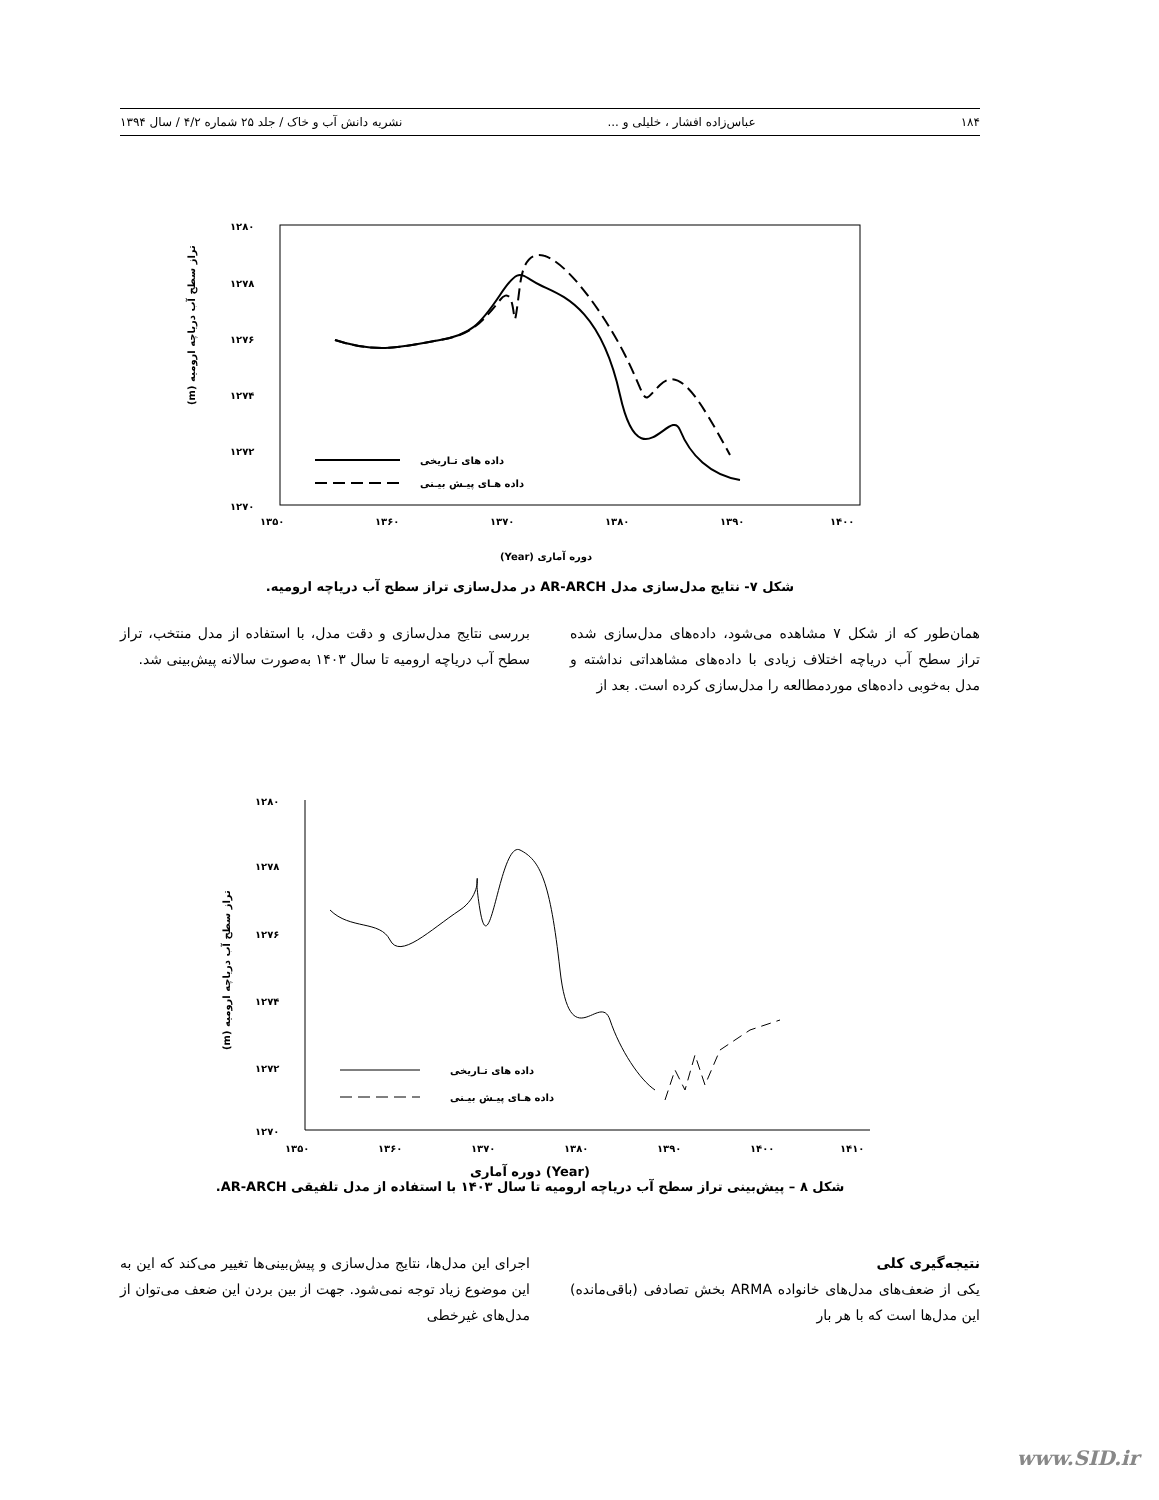۱۸۴ عباس‌زاده افشار ، خلیلی و ... نشریه دانش آب و خاک / جلد ۲۵ شماره ۴/۲ / سال ۱۳۹۴
۱۲۸۰
۱۲۷۸
۱۲۷۶
۱۲۷۴
۱۲۷۲
۱۲۷۰
۱۳۵۰
۱۳۶۰
۱۳۷۰
۱۳۸۰
۱۳۹۰
۱۴۰۰
داده های تـاریخی
داده هـای پیـش بیـنی
(m) تراز سطح آب دریاچه ارومیه
(Year) دوره آماری
شکل ۷- نتایج مدل‌سازی مدل AR-ARCH در مدل‌سازی تراز سطح آب دریاچه ارومیه.
همان‌طور که از شکل ۷ مشاهده می‌شود، داده‌های مدل‌سازی شده تراز سطح آب دریاچه اختلاف زیادی با داده‌های مشاهداتی نداشته و مدل به‌خوبی داده‌های موردمطالعه را مدل‌سازی کرده است. بعد از
بررسی نتایج مدل‌سازی و دقت مدل، با استفاده از مدل منتخب، تراز سطح آب دریاچه ارومیه تا سال ۱۴۰۳ به‌صورت سالانه پیش‌بینی شد.
۱۲۸۰
۱۲۷۸
۱۲۷۶
۱۲۷۴
۱۲۷۲
۱۲۷۰
۱۳۵۰
۱۳۶۰
۱۳۷۰
۱۳۸۰
۱۳۹۰
۱۴۰۰
۱۴۱۰
داده های تـاریخی
داده هـای پیـش بیـنی
(m) تراز سطح آب دریاچه ارومیه
(Year) دوره آماری
شکل ۸ – پیش‌بینی تراز سطح آب دریاچه ارومیه تا سال ۱۴۰۳ با استفاده از مدل تلفیقی AR-ARCH.
نتیجه‌گیری کلی
یکی از ضعف‌های مدل‌های خانواده ARMA بخش تصادفی (باقی‌مانده) این مدل‌ها است که با هر بار
اجرای این مدل‌ها، نتایج مدل‌سازی و پیش‌بینی‌ها تغییر می‌کند که این به این موضوع زیاد توجه نمی‌شود. جهت از بین بردن این ضعف می‌توان از مدل‌های غیرخطی
www.SID.ir